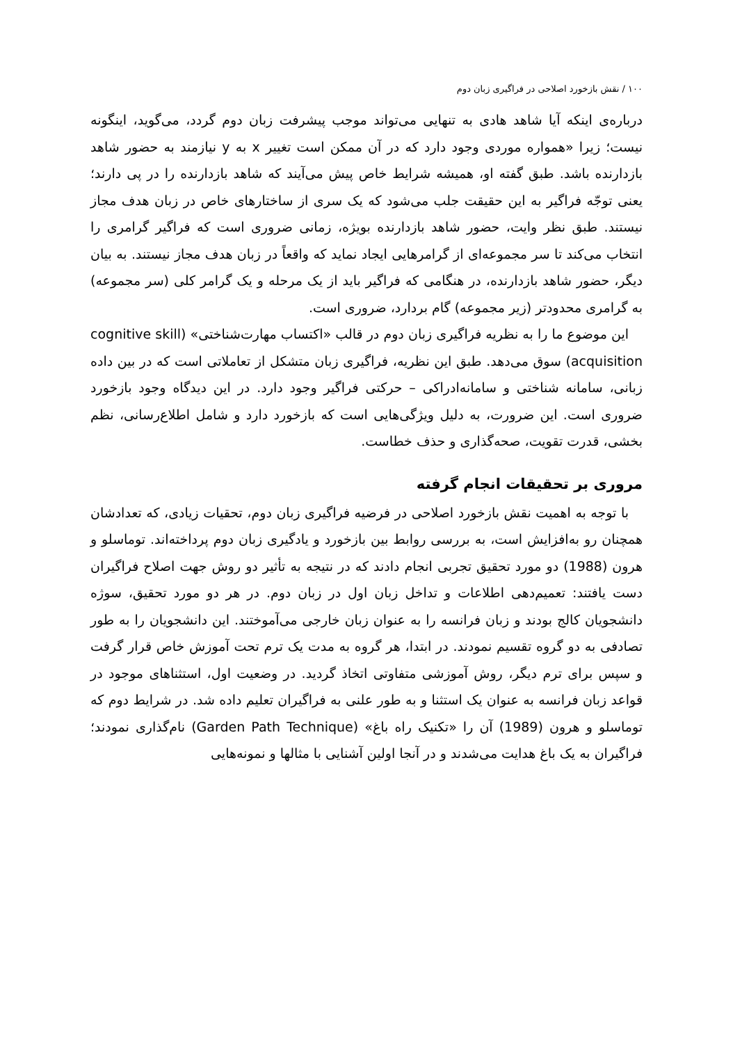۱۰۰ / نقش بازخورد اصلاحی در فراگیری زبان دوم
درباره‌ی اینکه آیا شاهد هادی به تنهایی می‌تواند موجب پیشرفت زبان دوم گردد، می‌گوید، اینگونه نیست؛ زیرا «همواره موردی وجود دارد که در آن ممکن است تغییر x به y نیازمند به حضور شاهد بازدارنده باشد. طبق گفته او، همیشه شرایط خاص پیش می‌آیند که شاهد بازدارنده را در پی دارند؛ یعنی توجّه فراگیر به این حقیقت جلب می‌شود که یک سری از ساختارهای خاص در زبان هدف مجاز نیستند. طبق نظر وایت، حضور شاهد بازدارنده بویژه، زمانی ضروری است که فراگیر گرامری را انتخاب می‌کند تا سر مجموعه‌ای از گرامرهایی ایجاد نماید که واقعاً در زبان هدف مجاز نیستند. به بیان دیگر، حضور شاهد بازدارنده، در هنگامی که فراگیر باید از یک مرحله و یک گرامر کلی (سر مجموعه) به گرامری محدودتر (زیر مجموعه) گام بردارد، ضروری است.
این موضوع ما را به نظریه فراگیری زبان دوم در قالب «اکتساب مهارت‌شناختی» (cognitive skill acquisition) سوق می‌دهد. طبق این نظریه، فراگیری زبان متشکل از تعاملاتی است که در بین داده زبانی، سامانه شناختی و سامانه‌ادراکی – حرکتی فراگیر وجود دارد. در این دیدگاه وجود بازخورد ضروری است. این ضرورت، به دلیل ویژگی‌هایی است که بازخورد دارد و شامل اطلاع‌رسانی، نظم بخشی، قدرت تقویت، صحه‌گذاری و حذف خطاست.
مروری بر تحقیقات انجام گرفته
با توجه به اهمیت نقش بازخورد اصلاحی در فرضیه فراگیری زبان دوم، تحقیات زیادی، که تعدادشان همچنان رو به‌افزایش است، به بررسی روابط بین بازخورد و یادگیری زبان دوم پرداخته‌اند. توماسلو و هرون (1988) دو مورد تحقیق تجربی انجام دادند که در نتیجه به تأثیر دو روش جهت اصلاح فراگیران دست یافتند: تعمیم‌دهی اطلاعات و تداخل زبان اول در زبان دوم. در هر دو مورد تحقیق، سوژه دانشجویان کالج بودند و زبان فرانسه را به عنوان زبان خارجی می‌آموختند. این دانشجویان را به طور تصادفی به دو گروه تقسیم نمودند. در ابتدا، هر گروه به مدت یک ترم تحت آموزش خاص قرار گرفت و سپس برای ترم دیگر، روش آموزشی متفاوتی اتخاذ گردید. در وضعیت اول، استثناهای موجود در قواعد زبان فرانسه به عنوان یک استثنا و به طور علنی به فراگیران تعلیم داده شد. در شرایط دوم که توماسلو و هرون (1989) آن را «تکنیک راه باغ» (Garden Path Technique) نام‌گذاری نمودند؛ فراگیران به یک باغ هدایت می‌شدند و در آنجا اولین آشنایی با مثالها و نمونه‌هایی